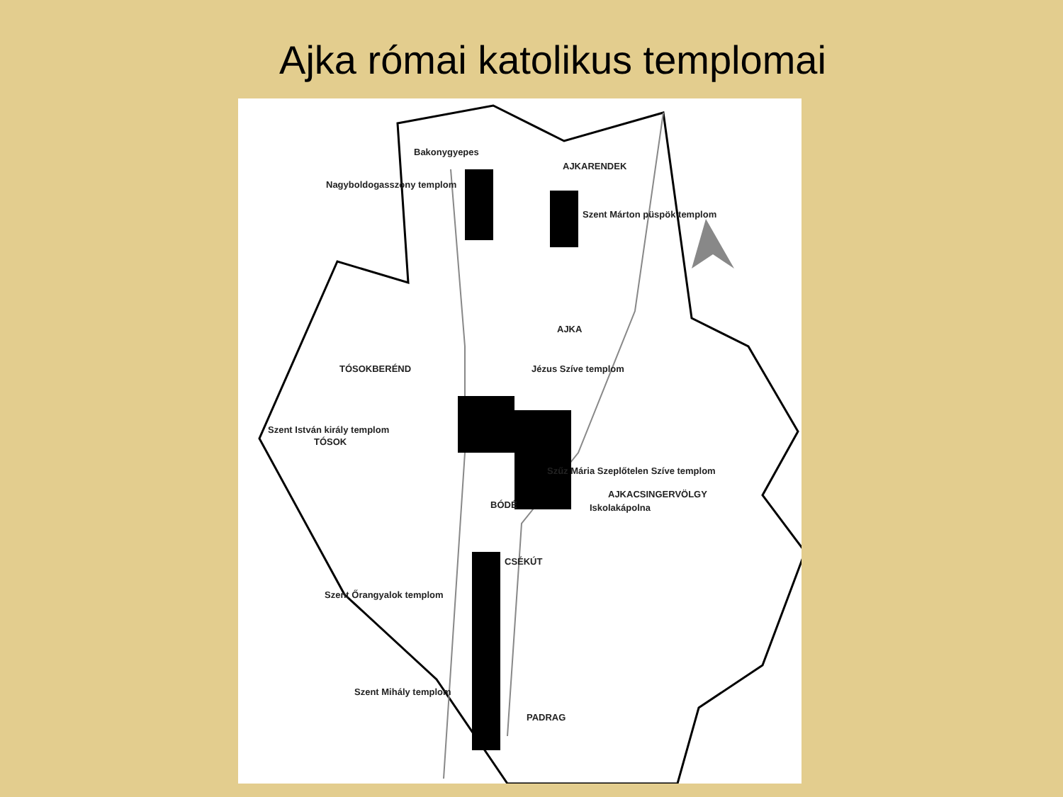Ajka római katolikus templomai
Bakonygyepes
Nagyboldogasszony templom
AJKARENDEK
Szent Márton püspök templom
AJKA
TÓSOKBERÉND Jézus Szíve templom
Szent István király templom
TÓSOK
Szűz Mária Szeplőtelen Szíve templom
AJKACSINGERVÖLGY
BÓDÉ Iskolakápolna
CSÉKÚT
Szent Őrangyalok templom
Szent Mihály templom
PADRAG